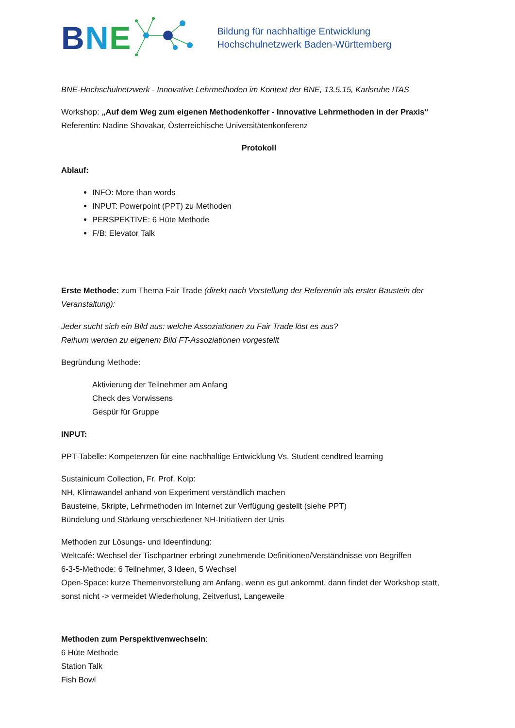BNE
Bildung für nachhaltige Entwicklung
Hochschulnetzwerk Baden-Württemberg
BNE-Hochschulnetzwerk - Innovative Lehrmethoden im Kontext der BNE, 13.5.15, Karlsruhe ITAS
Workshop: „Auf dem Weg zum eigenen Methodenkoffer - Innovative Lehrmethoden in der Praxis“
Referentin: Nadine Shovakar, Österreichische Universitätenkonferenz
Protokoll
Ablauf:
INFO: More than words
INPUT: Powerpoint (PPT) zu Methoden
PERSPEKTIVE: 6 Hüte Methode
F/B: Elevator Talk
Erste Methode: zum Thema Fair Trade (direkt nach Vorstellung der Referentin als erster Baustein der Veranstaltung):
Jeder sucht sich ein Bild aus: welche Assoziationen zu Fair Trade löst es aus?
Reihum werden zu eigenem Bild FT-Assoziationen vorgestellt
Begründung Methode:
Aktivierung der Teilnehmer am Anfang
Check des Vorwissens
Gespür für Gruppe
INPUT:
PPT-Tabelle: Kompetenzen für eine nachhaltige Entwicklung Vs. Student cendtred learning
Sustainicum Collection, Fr. Prof. Kolp:
NH, Klimawandel anhand von Experiment verständlich machen
Bausteine, Skripte, Lehrmethoden im Internet zur Verfügung gestellt (siehe PPT)
Bündelung und Stärkung verschiedener NH-Initiativen der Unis
Methoden zur Lösungs- und Ideenfindung:
Weltcafé: Wechsel der Tischpartner erbringt zunehmende Definitionen/Verständnisse von Begriffen
6-3-5-Methode: 6 Teilnehmer, 3 Ideen, 5 Wechsel
Open-Space: kurze Themenvorstellung am Anfang, wenn es gut ankommt, dann findet der Workshop statt, sonst nicht -> vermeidet Wiederholung, Zeitverlust, Langeweile
Methoden zum Perspektivenwechseln:
6 Hüte Methode
Station Talk
Fish Bowl